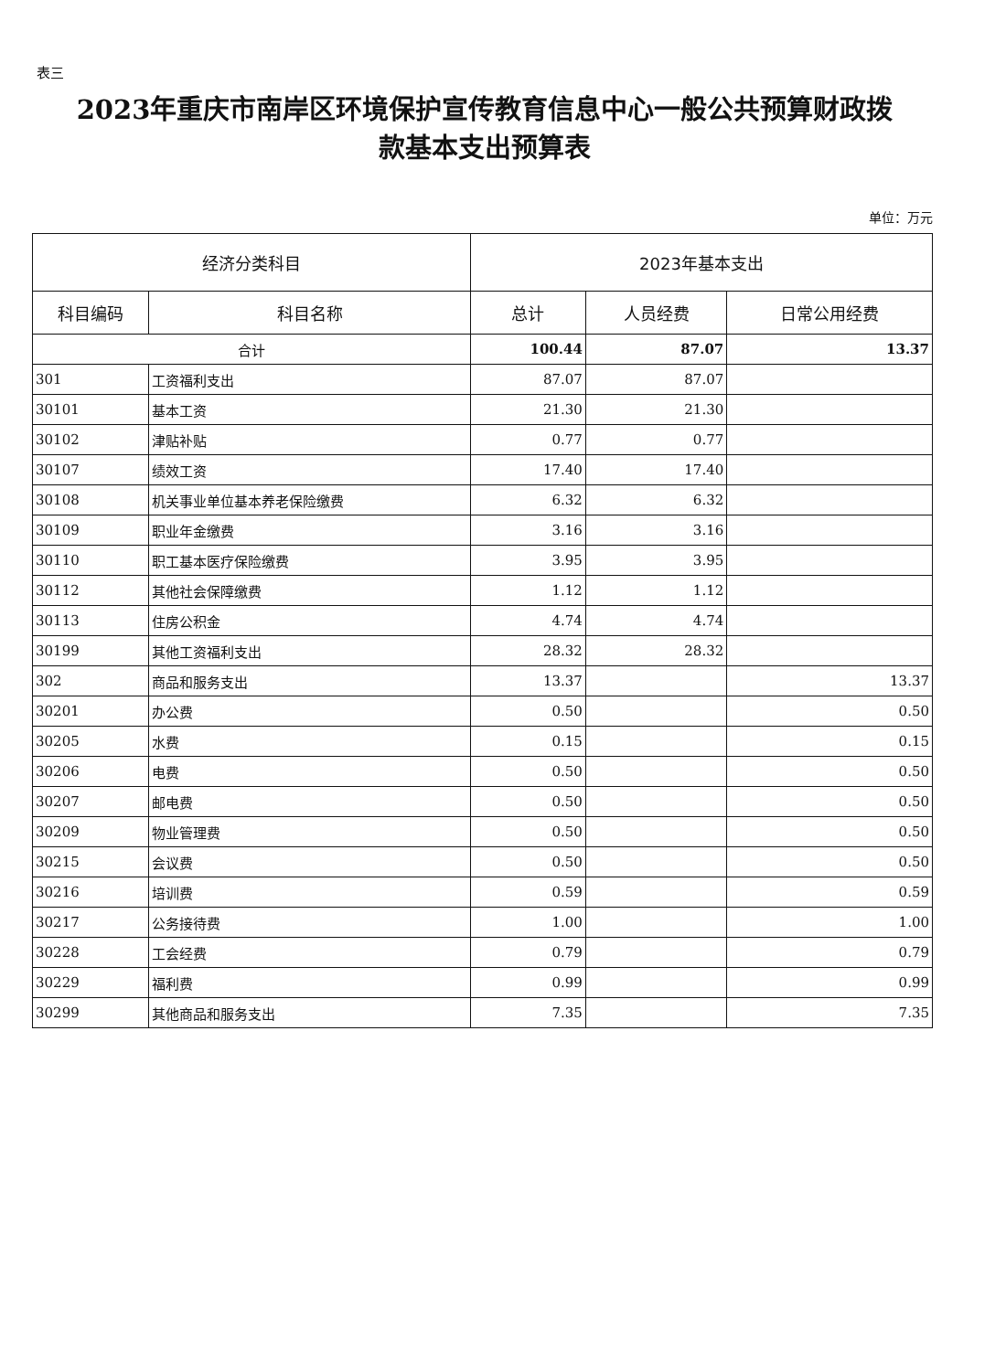表三
2023年重庆市南岸区环境保护宣传教育信息中心一般公共预算财政拨
款基本支出预算表
单位：万元
| 经济分类科目 | | 2023年基本支出 | | |
| --- | --- | --- | --- | --- |
| 科目编码 | 科目名称 | 总计 | 人员经费 | 日常公用经费 |
| 合计 | | 100.44 | 87.07 | 13.37 |
| 301 | 工资福利支出 | 87.07 | 87.07 | |
| 30101 | 基本工资 | 21.30 | 21.30 | |
| 30102 | 津贴补贴 | 0.77 | 0.77 | |
| 30107 | 绩效工资 | 17.40 | 17.40 | |
| 30108 | 机关事业单位基本养老保险缴费 | 6.32 | 6.32 | |
| 30109 | 职业年金缴费 | 3.16 | 3.16 | |
| 30110 | 职工基本医疗保险缴费 | 3.95 | 3.95 | |
| 30112 | 其他社会保障缴费 | 1.12 | 1.12 | |
| 30113 | 住房公积金 | 4.74 | 4.74 | |
| 30199 | 其他工资福利支出 | 28.32 | 28.32 | |
| 302 | 商品和服务支出 | 13.37 | | 13.37 |
| 30201 | 办公费 | 0.50 | | 0.50 |
| 30205 | 水费 | 0.15 | | 0.15 |
| 30206 | 电费 | 0.50 | | 0.50 |
| 30207 | 邮电费 | 0.50 | | 0.50 |
| 30209 | 物业管理费 | 0.50 | | 0.50 |
| 30215 | 会议费 | 0.50 | | 0.50 |
| 30216 | 培训费 | 0.59 | | 0.59 |
| 30217 | 公务接待费 | 1.00 | | 1.00 |
| 30228 | 工会经费 | 0.79 | | 0.79 |
| 30229 | 福利费 | 0.99 | | 0.99 |
| 30299 | 其他商品和服务支出 | 7.35 | | 7.35 |